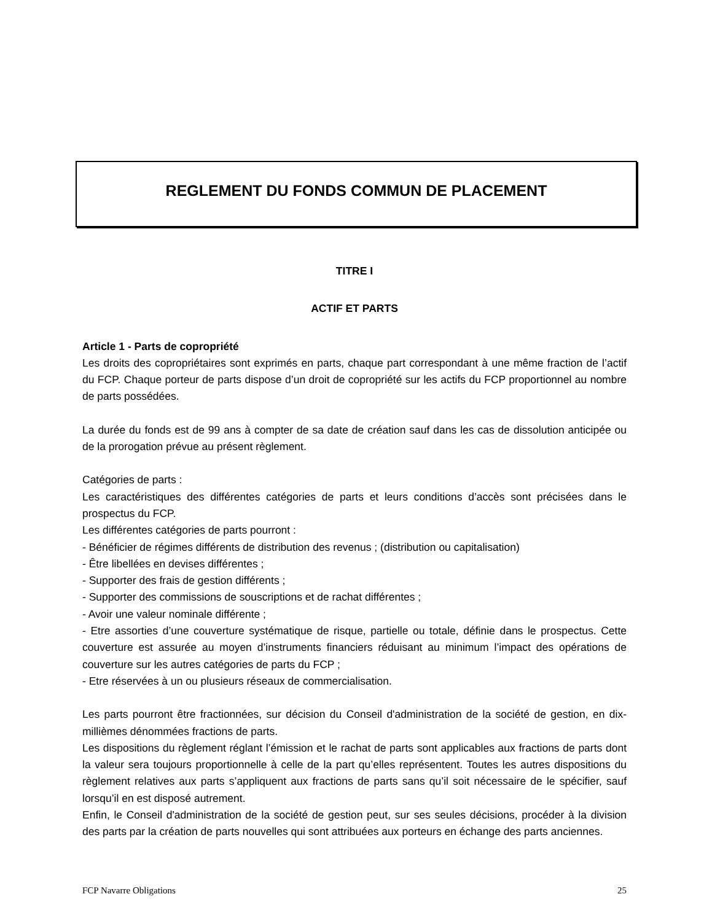REGLEMENT DU FONDS COMMUN DE PLACEMENT
TITRE I
ACTIF ET PARTS
Article 1 - Parts de copropriété
Les droits des copropriétaires sont exprimés en parts, chaque part correspondant à une même fraction de l’actif du FCP. Chaque porteur de parts dispose d’un droit de copropriété sur les actifs du FCP proportionnel au nombre de parts possédées.
La durée du fonds est de 99 ans à compter de sa date de création sauf dans les cas de dissolution anticipée ou de la prorogation prévue au présent règlement.
Catégories de parts :
Les caractéristiques des différentes catégories de parts et leurs conditions d’accès sont précisées dans le prospectus du FCP.
Les différentes catégories de parts pourront :
- Bénéficier de régimes différents de distribution des revenus ; (distribution ou capitalisation)
- Être libellées en devises différentes ;
- Supporter des frais de gestion différents ;
- Supporter des commissions de souscriptions et de rachat différentes ;
- Avoir une valeur nominale différente ;
- Etre assorties d’une couverture systématique de risque, partielle ou totale, définie dans le prospectus. Cette couverture est assurée au moyen d’instruments financiers réduisant au minimum l’impact des opérations de couverture sur les autres catégories de parts du FCP ;
- Etre réservées à un ou plusieurs réseaux de commercialisation.
Les parts pourront être fractionnées, sur décision du Conseil d'administration de la société de gestion, en dix-millièmes dénommées fractions de parts.
Les dispositions du règlement réglant l’émission et le rachat de parts sont applicables aux fractions de parts dont la valeur sera toujours proportionnelle à celle de la part qu’elles représentent. Toutes les autres dispositions du règlement relatives aux parts s’appliquent aux fractions de parts sans qu’il soit nécessaire de le spécifier, sauf lorsqu’il en est disposé autrement.
Enfin, le Conseil d'administration de la société de gestion peut, sur ses seules décisions, procéder à la division des parts par la création de parts nouvelles qui sont attribuées aux porteurs en échange des parts anciennes.
FCP Navarre Obligations 25